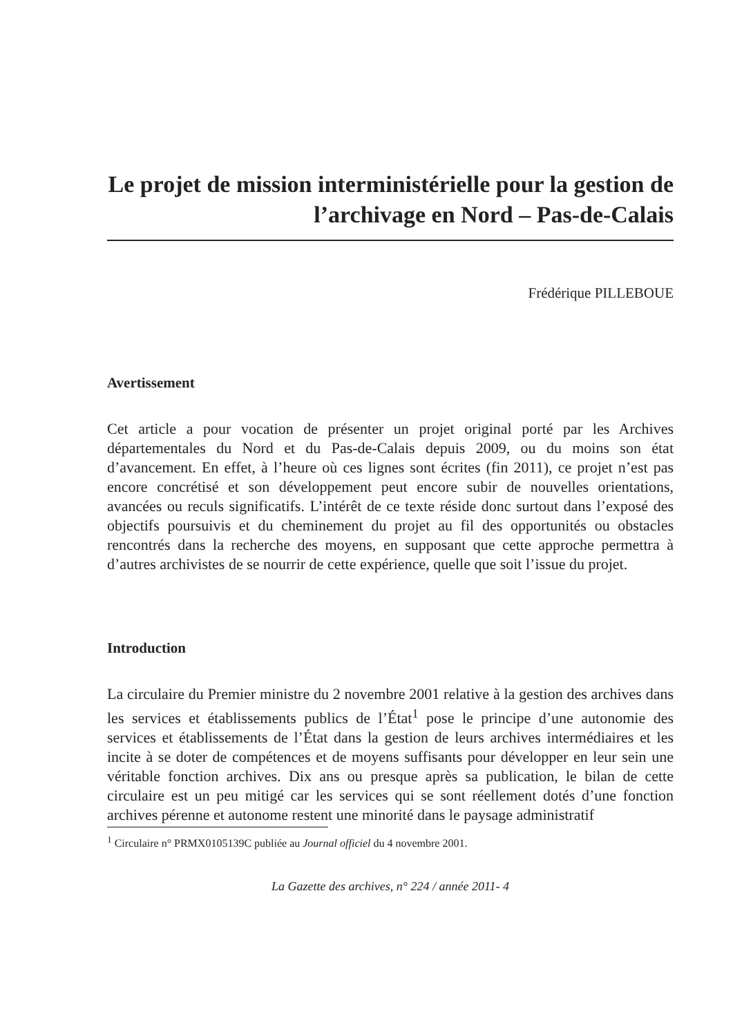Le projet de mission interministérielle pour la gestion de l’archivage en Nord – Pas-de-Calais
Frédérique PILLEBOUE
Avertissement
Cet article a pour vocation de présenter un projet original porté par les Archives départementales du Nord et du Pas-de-Calais depuis 2009, ou du moins son état d’avancement. En effet, à l’heure où ces lignes sont écrites (fin 2011), ce projet n’est pas encore concrétisé et son développement peut encore subir de nouvelles orientations, avancées ou reculs significatifs. L’intérêt de ce texte réside donc surtout dans l’exposé des objectifs poursuivis et du cheminement du projet au fil des opportunités ou obstacles rencontrés dans la recherche des moyens, en supposant que cette approche permettra à d’autres archivistes de se nourrir de cette expérience, quelle que soit l’issue du projet.
Introduction
La circulaire du Premier ministre du 2 novembre 2001 relative à la gestion des archives dans les services et établissements publics de l’État<sup>1</sup> pose le principe d’une autonomie des services et établissements de l’État dans la gestion de leurs archives intermédiaires et les incite à se doter de compétences et de moyens suffisants pour développer en leur sein une véritable fonction archives. Dix ans ou presque après sa publication, le bilan de cette circulaire est un peu mitigé car les services qui se sont réellement dotés d’une fonction archives pérenne et autonome restent une minorité dans le paysage administratif
<sup>1</sup> Circulaire n° PRMX0105139C publiée au Journal officiel du 4 novembre 2001.
La Gazette des archives, n° 224 / année 2011- 4